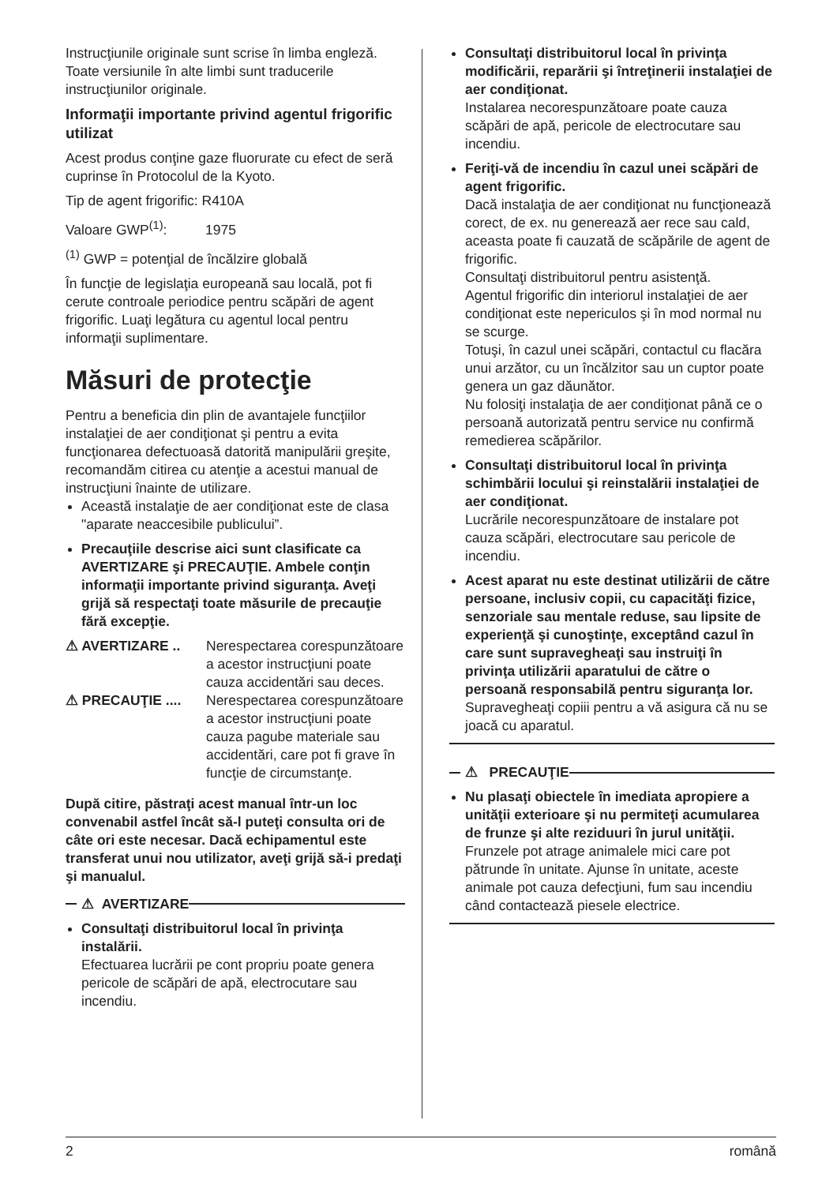Instrucţiunile originale sunt scrise în limba engleză. Toate versiunile în alte limbi sunt traducerile instrucţiunilor originale.
Informaţii importante privind agentul frigorific utilizat
Acest produs conţine gaze fluorurate cu efect de seră cuprinse în Protocolul de la Kyoto.
Tip de agent frigorific: R410A
Valoare GWP<sup>(1)</sup>: 1975
<sup>(1)</sup> GWP = potenţial de încălzire globală
În funcţie de legislaţia europeană sau locală, pot fi cerute controale periodice pentru scăpări de agent frigorific. Luaţi legătura cu agentul local pentru informaţii suplimentare.
Măsuri de protecţie
Pentru a beneficia din plin de avantajele funcţiilor instalaţiei de aer condiţionat şi pentru a evita funcţionarea defectuoasă datorită manipulării greşite, recomandăm citirea cu atenţie a acestui manual de instrucţiuni înainte de utilizare.
Această instalaţie de aer condiţionat este de clasa "aparate neaccesibile publicului”.
Precauţiile descrise aici sunt clasificate ca AVERTIZARE şi PRECAUŢIE. Ambele conţin informaţii importante privind siguranţa. Aveţi grijă să respectaţi toate măsurile de precauţie fără excepţie.
⚠ AVERTIZARE .. Nerespectarea corespunzătoare a acestor instrucţiuni poate cauza accidentări sau deces.
⚠ PRECAUŢIE .... Nerespectarea corespunzătoare a acestor instrucţiuni poate cauza pagube materiale sau accidentări, care pot fi grave în funcţie de circumstanţe.
După citire, păstraţi acest manual într-un loc convenabil astfel încât să-l puteţi consulta ori de câte ori este necesar. Dacă echipamentul este transferat unui nou utilizator, aveţi grijă să-i predaţi şi manualul.
⚠ AVERTIZARE
Consultaţi distribuitorul local în privinţa instalării.
Efectuarea lucrării pe cont propriu poate genera pericole de scăpări de apă, electrocutare sau incendiu.
Consultaţi distribuitorul local în privinţa modificării, reparării şi întreţinerii instalaţiei de aer condiţionat.
Instalarea necorespunzătoare poate cauza scăpări de apă, pericole de electrocutare sau incendiu.
Feriţi-vă de incendiu în cazul unei scăpări de agent frigorific.
Dacă instalaţia de aer condiţionat nu funcţionează corect, de ex. nu generează aer rece sau cald, aceasta poate fi cauzată de scăpările de agent de frigorific.
Consultaţi distribuitorul pentru asistenţă.
Agentul frigorific din interiorul instalaţiei de aer condiţionat este nepericulos şi în mod normal nu se scurge.
Totuşi, în cazul unei scăpări, contactul cu flacăra unui arzător, cu un încălzitor sau un cuptor poate genera un gaz dăunător.
Nu folosiţi instalaţia de aer condiţionat până ce o persoană autorizată pentru service nu confirmă remedierea scăpărilor.
Consultaţi distribuitorul local în privinţa schimbării locului şi reinstalării instalaţiei de aer condiţionat.
Lucrările necorespunzătoare de instalare pot cauza scăpări, electrocutare sau pericole de incendiu.
Acest aparat nu este destinat utilizării de către persoane, inclusiv copii, cu capacităţi fizice, senzoriale sau mentale reduse, sau lipsite de experienţă şi cunoştinţe, exceptând cazul în care sunt supravegheaţi sau instruiţi în privinţa utilizării aparatului de către o persoană responsabilă pentru siguranţa lor.
Supravegheaţi copiii pentru a vă asigura că nu se joacă cu aparatul.
⚠ PRECAUŢIE
Nu plasaţi obiectele în imediata apropiere a unităţii exterioare şi nu permiteţi acumularea de frunze şi alte reziduuri în jurul unităţii.
Frunzele pot atrage animalele mici care pot pătrunde în unitate. Ajunse în unitate, aceste animale pot cauza defecţiuni, fum sau incendiu când contactează piesele electrice.
2 română